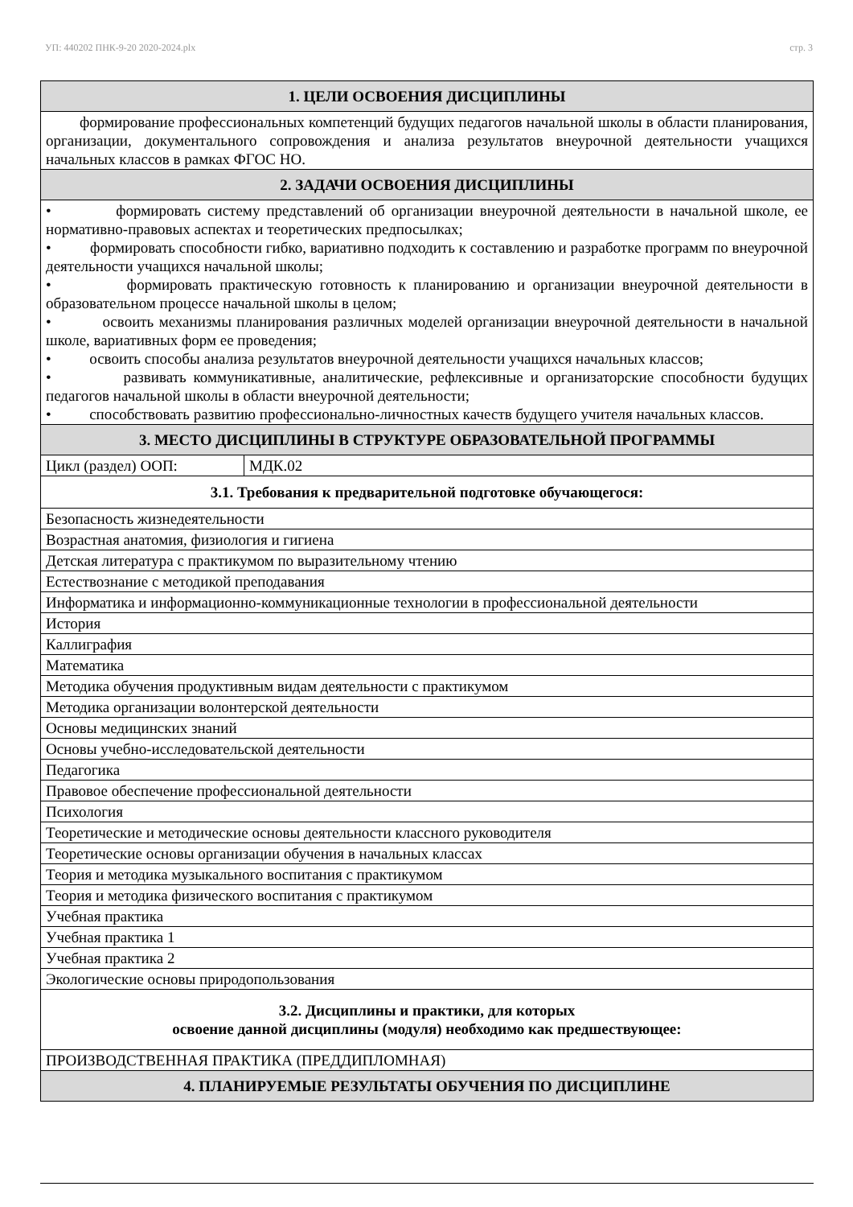УП: 440202 ПНК-9-20 2020-2024.plx стр. 3
| 1. ЦЕЛИ ОСВОЕНИЯ ДИСЦИПЛИНЫ | |
| формирование профессиональных компетенций будущих педагогов начальной школы в области планирования, организации, документального сопровождения и анализа результатов внеурочной деятельности учащихся начальных классов в рамках ФГОС НО. | |
| 2. ЗАДАЧИ ОСВОЕНИЯ ДИСЦИПЛИНЫ | |
| • формировать систему представлений об организации внеурочной деятельности в начальной школе, ее нормативно-правовых аспектах и теоретических предпосылках; • формировать способности гибко, вариативно подходить к составлению и разработке программ по внеурочной деятельности учащихся начальной школы; • формировать практическую готовность к планированию и организации внеурочной деятельности в образовательном процессе начальной школы в целом; • освоить механизмы планирования различных моделей организации внеурочной деятельности в начальной школе, вариативных форм ее проведения; • освоить способы анализа результатов внеурочной деятельности учащихся начальных классов; • развивать коммуникативные, аналитические, рефлексивные и организаторские способности будущих педагогов начальной школы в области внеурочной деятельности; • способствовать развитию профессионально-личностных качеств будущего учителя начальных классов. | |
| 3. МЕСТО ДИСЦИПЛИНЫ В СТРУКТУРЕ ОБРАЗОВАТЕЛЬНОЙ ПРОГРАММЫ | |
| Цикл (раздел) ООП: | МДК.02 |
| 3.1. Требования к предварительной подготовке обучающегося: | |
| Безопасность жизнедеятельности | |
| Возрастная анатомия, физиология и гигиена | |
| Детская литература с практикумом по выразительному чтению | |
| Естествознание с методикой преподавания | |
| Информатика и информационно-коммуникационные технологии в профессиональной деятельности | |
| История | |
| Каллиграфия | |
| Математика | |
| Методика обучения продуктивным видам деятельности с практикумом | |
| Методика организации волонтерской деятельности | |
| Основы медицинских знаний | |
| Основы учебно-исследовательской деятельности | |
| Педагогика | |
| Правовое обеспечение профессиональной деятельности | |
| Психология | |
| Теоретические и методические основы деятельности классного руководителя | |
| Теоретические основы организации обучения в начальных классах | |
| Теория и методика музыкального воспитания с практикумом | |
| Теория и методика физического воспитания с практикумом | |
| Учебная практика | |
| Учебная практика 1 | |
| Учебная практика 2 | |
| Экологические основы природопользования | |
| 3.2. Дисциплины и практики, для которых освоение данной дисциплины (модуля) необходимо как предшествующее: | |
| ПРОИЗВОДСТВЕННАЯ ПРАКТИКА (ПРЕДДИПЛОМНАЯ) | |
| 4. ПЛАНИРУЕМЫЕ РЕЗУЛЬТАТЫ ОБУЧЕНИЯ ПО ДИСЦИПЛИНЕ | |